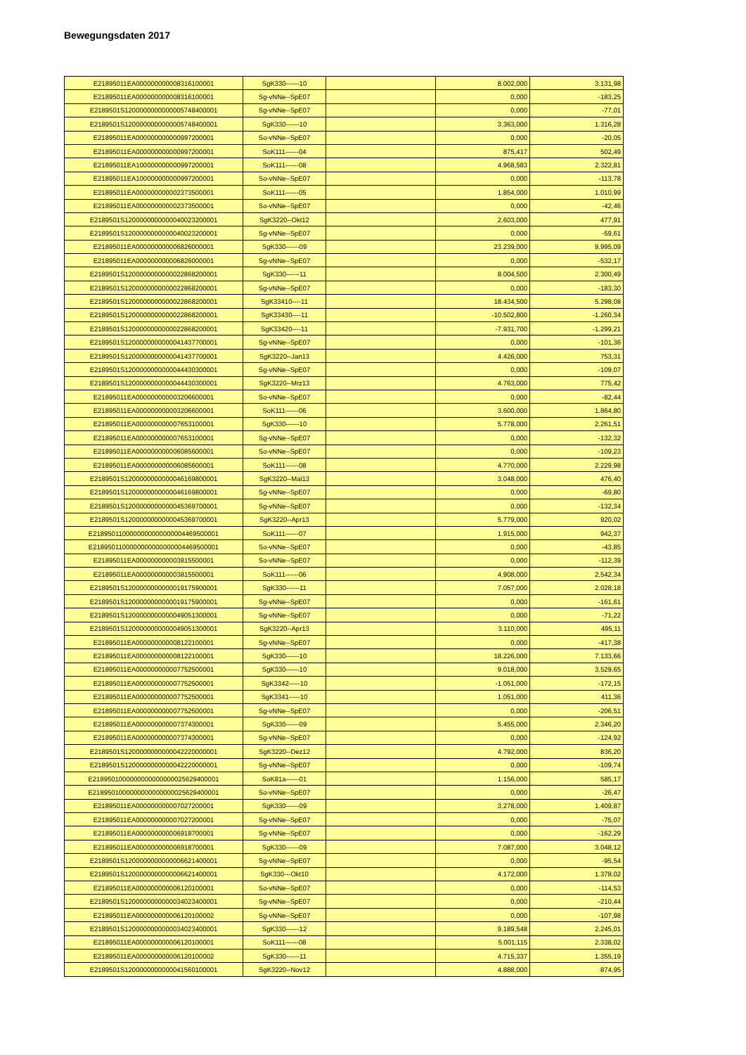Bewegungsdaten 2017
| E21895011EA000000000008316100001 | SgK330------10 | | 8.002,000 | 3.131,98 |
| E21895011EA000000000008316100001 | Sg-vNNe--SpE07 | | 0,000 | -183,25 |
| E2189501S1200000000000005748400001 | Sg-vNNe--SpE07 | | 0,000 | -77,01 |
| E2189501S1200000000000005748400001 | SgK330------10 | | 3.363,000 | 1.316,28 |
| E21895011EA000000000000997200001 | So-vNNe--SpE07 | | 0,000 | -20,05 |
| E21895011EA000000000000997200001 | SoK111------04 | | 875,417 | 502,49 |
| E21895011EA100000000000997200001 | SoK111------08 | | 4.968,583 | 2.322,81 |
| E21895011EA100000000000997200001 | So-vNNe--SpE07 | | 0,000 | -113,78 |
| E21895011EA000000000002373500001 | SoK111------05 | | 1.854,000 | 1.010,99 |
| E21895011EA000000000002373500001 | So-vNNe--SpE07 | | 0,000 | -42,46 |
| E2189501S1200000000000040023200001 | SgK3220--Okt12 | | 2.603,000 | 477,91 |
| E2189501S1200000000000040023200001 | Sg-vNNe--SpE07 | | 0,000 | -59,61 |
| E21895011EA000000000006826000001 | SgK330------09 | | 23.239,000 | 9.995,09 |
| E21895011EA000000000006826000001 | Sg-vNNe--SpE07 | | 0,000 | -532,17 |
| E2189501S1200000000000022868200001 | SgK330------11 | | 8.004,500 | 2.300,49 |
| E2189501S1200000000000022868200001 | Sg-vNNe--SpE07 | | 0,000 | -183,30 |
| E2189501S1200000000000022868200001 | SgK33410----11 | | 18.434,500 | 5.298,08 |
| E2189501S1200000000000022868200001 | SgK33430----11 | | -10.502,800 | -1.260,34 |
| E2189501S1200000000000022868200001 | SgK33420----11 | | -7.931,700 | -1.299,21 |
| E2189501S1200000000000041437700001 | Sg-vNNe--SpE07 | | 0,000 | -101,36 |
| E2189501S1200000000000041437700001 | SgK3220--Jan13 | | 4.426,000 | 753,31 |
| E2189501S1200000000000044430300001 | Sg-vNNe--SpE07 | | 0,000 | -109,07 |
| E2189501S1200000000000044430300001 | SgK3220--Mrz13 | | 4.763,000 | 775,42 |
| E21895011EA000000000003206600001 | So-vNNe--SpE07 | | 0,000 | -82,44 |
| E21895011EA000000000003206600001 | SoK111------06 | | 3.600,000 | 1.864,80 |
| E21895011EA000000000007653100001 | SgK330------10 | | 5.778,000 | 2.261,51 |
| E21895011EA000000000007653100001 | Sg-vNNe--SpE07 | | 0,000 | -132,32 |
| E21895011EA000000000006085600001 | So-vNNe--SpE07 | | 0,000 | -109,23 |
| E21895011EA000000000006085600001 | SoK111------08 | | 4.770,000 | 2.229,98 |
| E2189501S1200000000000046169800001 | SgK3220--Mai13 | | 3.048,000 | 476,40 |
| E2189501S1200000000000046169800001 | Sg-vNNe--SpE07 | | 0,000 | -69,80 |
| E2189501S1200000000000045369700001 | Sg-vNNe--SpE07 | | 0,000 | -132,34 |
| E2189501S1200000000000045369700001 | SgK3220--Apr13 | | 5.779,000 | 920,02 |
| E2189501100000000000000004469500001 | SoK111------07 | | 1.915,000 | 942,37 |
| E2189501100000000000000004469500001 | So-vNNe--SpE07 | | 0,000 | -43,85 |
| E21895011EA000000000003815500001 | So-vNNe--SpE07 | | 0,000 | -112,39 |
| E21895011EA000000000003815500001 | SoK111------06 | | 4.908,000 | 2.542,34 |
| E2189501S1200000000000019175900001 | SgK330------11 | | 7.057,000 | 2.028,18 |
| E2189501S1200000000000019175900001 | Sg-vNNe--SpE07 | | 0,000 | -161,61 |
| E2189501S1200000000000049051300001 | Sg-vNNe--SpE07 | | 0,000 | -71,22 |
| E2189501S1200000000000049051300001 | SgK3220--Apr13 | | 3.110,000 | 495,11 |
| E21895011EA000000000008122100001 | Sg-vNNe--SpE07 | | 0,000 | -417,38 |
| E21895011EA000000000008122100001 | SgK330------10 | | 18.226,000 | 7.133,66 |
| E21895011EA000000000007752500001 | SgK330------10 | | 9.018,000 | 3.529,65 |
| E21895011EA000000000007752500001 | SgK3342-----10 | | -1.051,000 | -172,15 |
| E21895011EA000000000007752500001 | SgK3341-----10 | | 1.051,000 | 411,36 |
| E21895011EA000000000007752500001 | Sg-vNNe--SpE07 | | 0,000 | -206,51 |
| E21895011EA000000000007374300001 | SgK330------09 | | 5.455,000 | 2.346,20 |
| E21895011EA000000000007374300001 | Sg-vNNe--SpE07 | | 0,000 | -124,92 |
| E2189501S1200000000000042220000001 | SgK3220--Dez12 | | 4.792,000 | 836,20 |
| E2189501S1200000000000042220000001 | Sg-vNNe--SpE07 | | 0,000 | -109,74 |
| E2189501000000000000000025629400001 | SoK81a------01 | | 1.156,000 | 585,17 |
| E2189501000000000000000025629400001 | So-vNNe--SpE07 | | 0,000 | -26,47 |
| E21895011EA000000000007027200001 | SgK330------09 | | 3.278,000 | 1.409,87 |
| E21895011EA000000000007027200001 | Sg-vNNe--SpE07 | | 0,000 | -75,07 |
| E21895011EA000000000006918700001 | Sg-vNNe--SpE07 | | 0,000 | -162,29 |
| E21895011EA000000000006918700001 | SgK330------09 | | 7.087,000 | 3.048,12 |
| E2189501S1200000000000006621400001 | Sg-vNNe--SpE07 | | 0,000 | -95,54 |
| E2189501S1200000000000006621400001 | SgK330---Okt10 | | 4.172,000 | 1.378,02 |
| E21895011EA000000000006120100001 | So-vNNe--SpE07 | | 0,000 | -114,53 |
| E2189501S1200000000000034023400001 | Sg-vNNe--SpE07 | | 0,000 | -210,44 |
| E21895011EA000000000006120100002 | Sg-vNNe--SpE07 | | 0,000 | -107,98 |
| E2189501S1200000000000034023400001 | SgK330------12 | | 9.189,548 | 2.245,01 |
| E21895011EA000000000006120100001 | SoK111------08 | | 5.001,115 | 2.338,02 |
| E21895011EA000000000006120100002 | SgK330------11 | | 4.715,337 | 1.355,19 |
| E2189501S1200000000000041560100001 | SgK3220--Nov12 | | 4.888,000 | 874,95 |